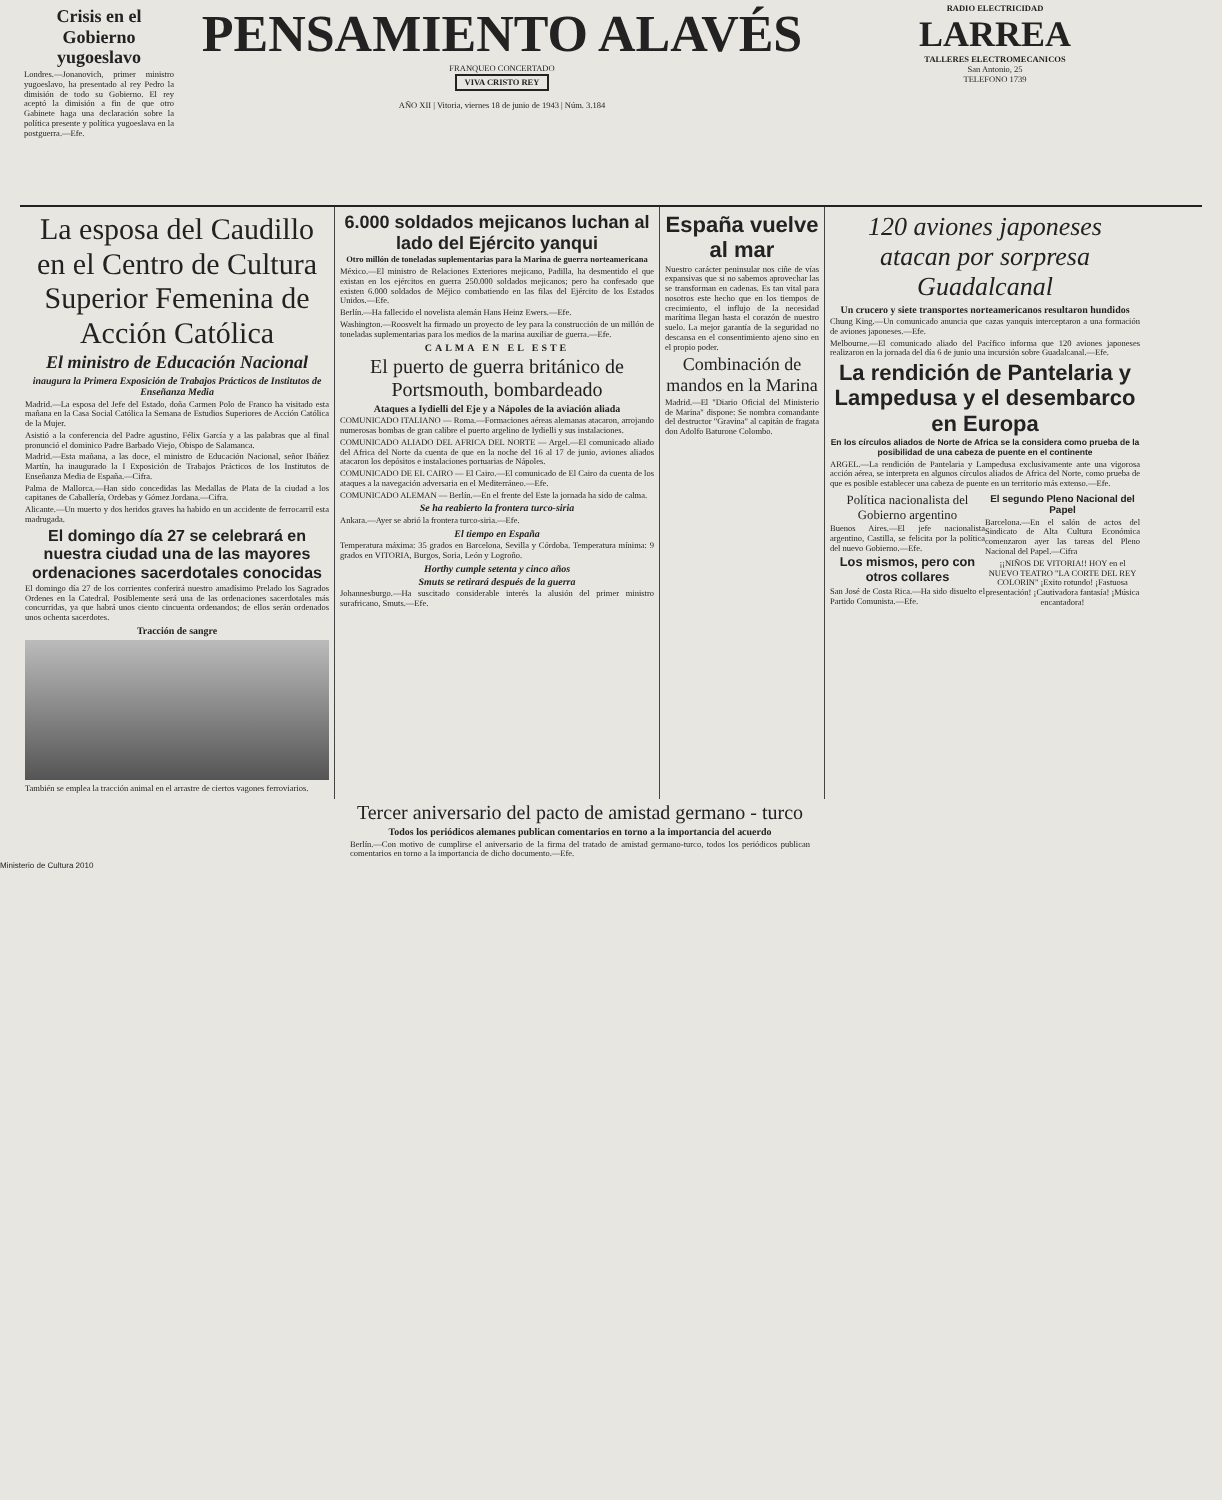Crisis en el Gobierno yugoeslavo
Londres.—Jonanovich, primer ministro yugoeslavo, ha presentado al rey Pedro la dimisión de todo su Gobierno. El rey aceptó la dimisión a fin de que otro Gabinete haga una declaración sobre la política presente y política yugoeslava en la postguerra.—Efe.
PENSAMIENTO ALAVÉS
FRANQUEO CONCERTADO
VIVA CRISTO REY
AÑO XII | Vitoria, viernes 18 de junio de 1943 | Núm. 3.184
RADIO ELECTRICIDAD
LARREA
TALLERES ELECTROMECANICOS
San Antonio, 25
TELEFONO 1739
La esposa del Caudillo en el Centro de Cultura Superior Femenina de Acción Católica
El ministro de Educación Nacional
inaugura la Primera Exposición de Trabajos Prácticos de Institutos de Enseñanza Media
Madrid.—La esposa del Jefe del Estado, doña Carmen Polo de Franco ha visitado esta mañana en la Casa Social Católica la Semana de Estudios Superiores de Acción Católica de la Mujer.
Asistió a la conferencia del Padre agustino, Félix García y a las palabras que al final pronunció el dominico Padre Barbado Viejo, Obispo de Salamanca.
Madrid.—Esta mañana, a las doce, el ministro de Educación Nacional, señor Ibáñez Martín, ha inaugurado la I Exposición de Trabajos Prácticos de los Institutos de Enseñanza Media de España.—Cifra.
Palma de Mallorca.—Han sido concedidas las Medallas de Plata de la ciudad a los capitanes de Caballería, Ordebas y Gómez Jordana.—Cifra.
Alicante.—Un muerto y dos heridos graves ha habido en un accidente de ferrocarril esta madrugada.
El domingo día 27 se celebrará en nuestra ciudad una de las mayores ordenaciones sacerdotales conocidas
El domingo día 27 de los corrientes conferirá nuestro amadísimo Prelado los Sagrados Ordenes en la Catedral. Posiblemente será una de las ordenaciones sacerdotales más concurridas, ya que habrá unos ciento cincuenta ordenandos; de ellos serán ordenados unos ochenta sacerdotes.
Tracción de sangre
También se emplea la tracción animal en el arrastre de ciertos vagones ferroviarios.
6.000 soldados mejicanos luchan al lado del Ejército yanqui
Otro millón de toneladas suplementarias para la Marina de guerra norteamericana
México.—El ministro de Relaciones Exteriores mejicano, Padilla, ha desmentido el que existan en los ejércitos en guerra 250.000 soldados mejicanos; pero ha confesado que existen 6.000 soldados de Méjico combatiendo en las filas del Ejército de los Estados Unidos.—Efe.
Berlín.—Ha fallecido el novelista alemán Hans Heinz Ewers.—Efe.
Washington.—Roosvelt ha firmado un proyecto de ley para la construcción de un millón de toneladas suplementarias para los medios de la marina auxiliar de guerra.—Efe.
CALMA EN EL ESTE
El puerto de guerra británico de Portsmouth, bombardeado
Ataques a Iydielli del Eje y a Nápoles de la aviación aliada
COMUNICADO ITALIANO — Roma.—Formaciones aéreas alemanas atacaron, arrojando numerosas bombas de gran calibre el puerto argelino de Iydielli y sus instalaciones.
COMUNICADO ALIADO DEL AFRICA DEL NORTE — Argel.—El comunicado aliado del Africa del Norte da cuenta de que en la noche del 16 al 17 de junio, aviones aliados atacaron los depósitos e instalaciones portuarias de Nápoles.
COMUNICADO DE EL CAIRO — El Cairo.—El comunicado de El Cairo da cuenta de los ataques a la navegación adversaria en el Mediterráneo.—Efe.
COMUNICADO ALEMAN — Berlín.—En el frente del Este la jornada ha sido de calma.
Se ha reabierto la frontera turco-siria
Ankara.—Ayer se abrió la frontera turco-siria.—Efe.
El tiempo en España
Temperatura máxima: 35 grados en Barcelona, Sevilla y Córdoba. Temperatura mínima: 9 grados en VITORIA, Burgos, Soria, León y Logroño.
Horthy cumple setenta y cinco años
Smuts se retirará después de la guerra
Johannesburgo.—Ha suscitado considerable interés la alusión del primer ministro surafricano, Smuts.—Efe.
España vuelve al mar
Nuestro carácter peninsular nos ciñe de vías expansivas que si no sabemos aprovechar las se transforman en cadenas. Es tan vital para nosotros este hecho que en los tiempos de crecimiento, el influjo de la necesidad marítima llegan hasta el corazón de nuestro suelo. La mejor garantía de la seguridad no descansa en el consentimiento ajeno sino en el propio poder.
Combinación de mandos en la Marina
Madrid.—El "Diario Oficial del Ministerio de Marina" dispone: Se nombra comandante del destructor "Gravina" al capitán de fragata don Adolfo Baturone Colombo.
120 aviones japoneses atacan por sorpresa Guadalcanal
Un crucero y siete transportes norteamericanos resultaron hundidos
Chung King.—Un comunicado anuncia que cazas yanquis interceptaron a una formación de aviones japoneses.—Efe.
Melbourne.—El comunicado aliado del Pacífico informa que 120 aviones japoneses realizaron en la jornada del día 6 de junio una incursión sobre Guadalcanal.—Efe.
La rendición de Pantelaria y Lampedusa y el desembarco en Europa
En los círculos aliados de Norte de Africa se la considera como prueba de la posibilidad de una cabeza de puente en el continente
ARGEL.—La rendición de Pantelaria y Lampedusa exclusivamente ante una vigorosa acción aérea, se interpreta en algunos círculos aliados de Africa del Norte, como prueba de que es posible establecer una cabeza de puente en un territorio más extenso.—Efe.
Política nacionalista del Gobierno argentino
Buenos Aires.—El jefe nacionalista argentino, Castilla, se felicita por la política del nuevo Gobierno.—Efe.
Los mismos, pero con otros collares
San José de Costa Rica.—Ha sido disuelto el Partido Comunista.—Efe.
El segundo Pleno Nacional del Papel
Barcelona.—En el salón de actos del Sindicato de Alta Cultura Económica comenzaron ayer las tareas del Pleno Nacional del Papel.—Cifra
¡¡NIÑOS DE VITORIA!! HOY en el NUEVO TEATRO "LA CORTE DEL REY COLORIN" ¡Exito rotundo! ¡Fastuosa presentación! ¡Cautivadora fantasía! ¡Música encantadora!
Tercer aniversario del pacto de amistad germano - turco
Todos los periódicos alemanes publican comentarios en torno a la importancia del acuerdo
Berlín.—Con motivo de cumplirse el aniversario de la firma del tratado de amistad germano-turco, todos los periódicos publican comentarios en torno a la importancia de dicho documento.—Efe.
Ministerio de Cultura 2010